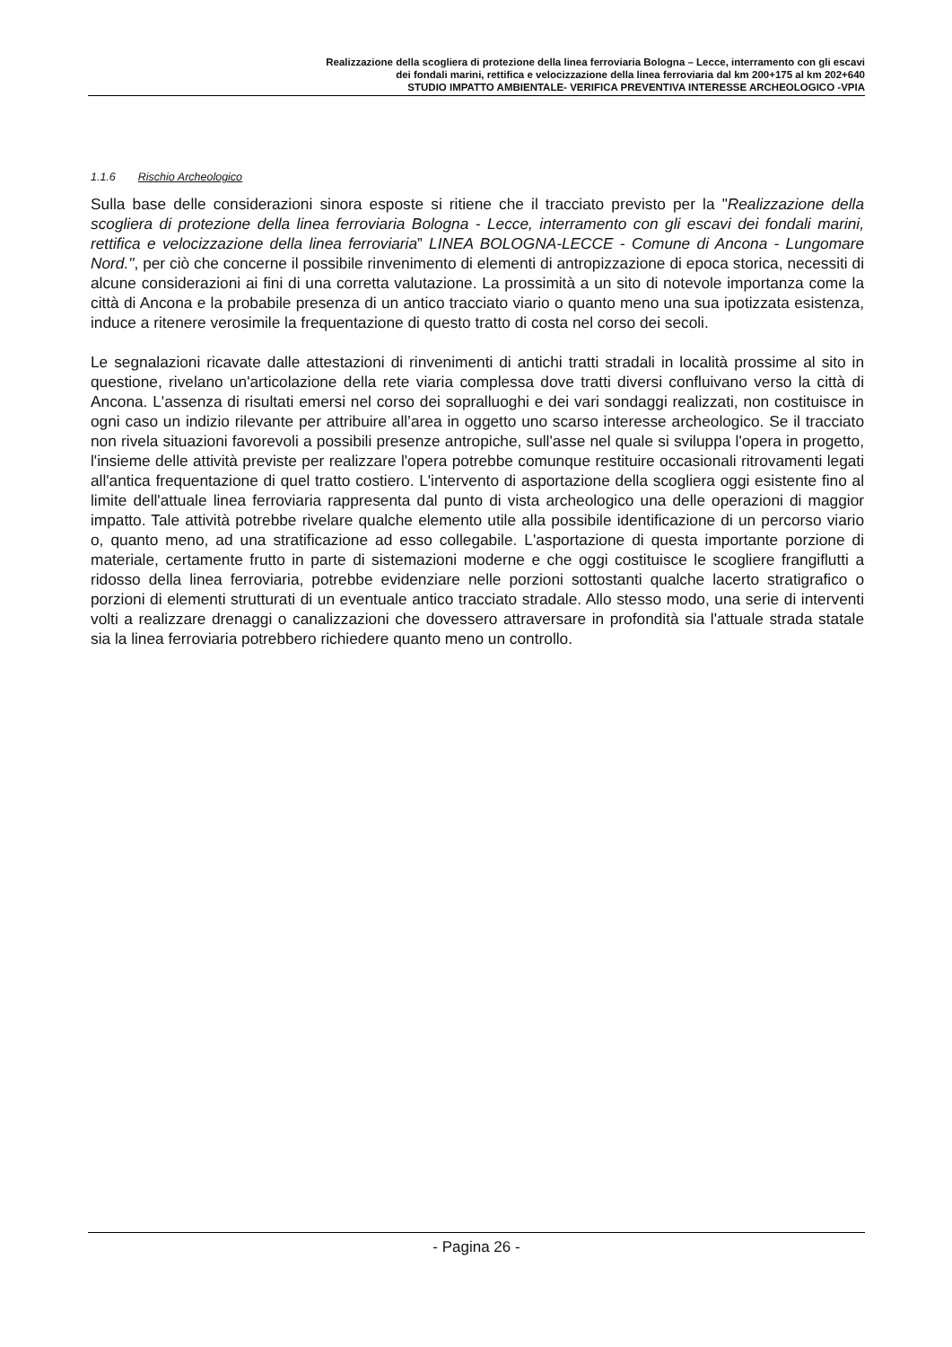Realizzazione della scogliera di protezione della linea ferroviaria Bologna – Lecce, interramento con gli escavi
dei fondali marini, rettifica e velocizzazione della linea ferroviaria dal km 200+175 al km 202+640
STUDIO IMPATTO AMBIENTALE- VERIFICA PREVENTIVA INTERESSE ARCHEOLOGICO -VPIA
1.1.6 Rischio Archeologico
Sulla base delle considerazioni sinora esposte si ritiene che il tracciato previsto per la "Realizzazione della scogliera di protezione della linea ferroviaria Bologna - Lecce, interramento con gli escavi dei fondali marini, rettifica e velocizzazione della linea ferroviaria” LINEA BOLOGNA-LECCE - Comune di Ancona - Lungomare Nord.", per ciò che concerne il possibile rinvenimento di elementi di antropizzazione di epoca storica, necessiti di alcune considerazioni ai fini di una corretta valutazione. La prossimità a un sito di notevole importanza come la città di Ancona e la probabile presenza di un antico tracciato viario o quanto meno una sua ipotizzata esistenza, induce a ritenere verosimile la frequentazione di questo tratto di costa nel corso dei secoli.
Le segnalazioni ricavate dalle attestazioni di rinvenimenti di antichi tratti stradali in località prossime al sito in questione, rivelano un'articolazione della rete viaria complessa dove tratti diversi confluivano verso la città di Ancona. L'assenza di risultati emersi nel corso dei sopralluoghi e dei vari sondaggi realizzati, non costituisce in ogni caso un indizio rilevante per attribuire all’area in oggetto uno scarso interesse archeologico. Se il tracciato non rivela situazioni favorevoli a possibili presenze antropiche, sull'asse nel quale si sviluppa l'opera in progetto, l'insieme delle attività previste per realizzare l'opera potrebbe comunque restituire occasionali ritrovamenti legati all'antica frequentazione di quel tratto costiero. L'intervento di asportazione della scogliera oggi esistente fino al limite dell'attuale linea ferroviaria rappresenta dal punto di vista archeologico una delle operazioni di maggior impatto. Tale attività potrebbe rivelare qualche elemento utile alla possibile identificazione di un percorso viario o, quanto meno, ad una stratificazione ad esso collegabile. L'asportazione di questa importante porzione di materiale, certamente frutto in parte di sistemazioni moderne e che oggi costituisce le scogliere frangiflutti a ridosso della linea ferroviaria, potrebbe evidenziare nelle porzioni sottostanti qualche lacerto stratigrafico o porzioni di elementi strutturati di un eventuale antico tracciato stradale. Allo stesso modo, una serie di interventi volti a realizzare drenaggi o canalizzazioni che dovessero attraversare in profondità sia l'attuale strada statale sia la linea ferroviaria potrebbero richiedere quanto meno un controllo.
- Pagina 26 -